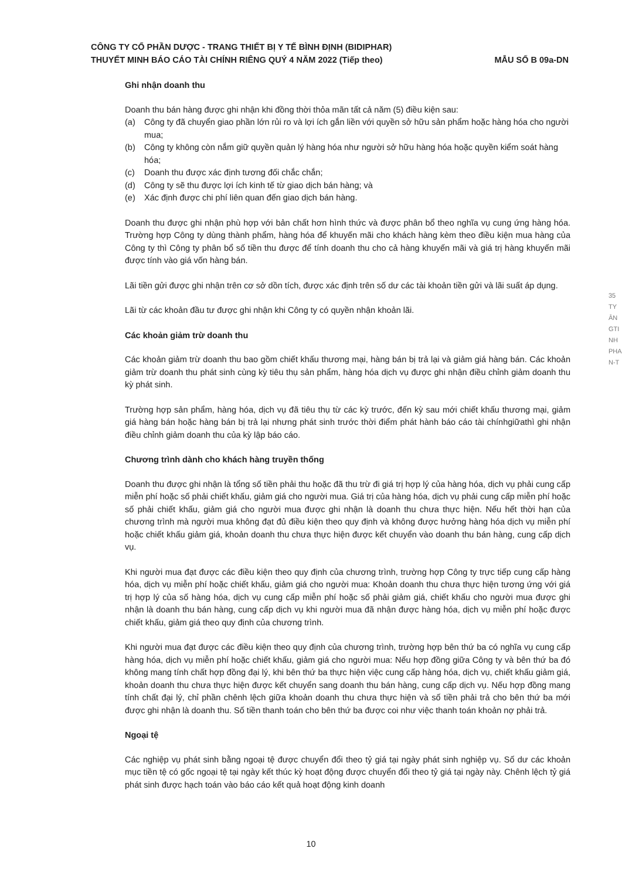CÔNG TY CỔ PHẦN DƯỢC - TRANG THIẾT BỊ Y TẾ BÌNH ĐỊNH (BIDIPHAR)
THUYẾT MINH BÁO CÁO TÀI CHÍNH RIÊNG QUÝ 4 NĂM 2022 (Tiếp theo) MẪU SỐ B 09a-DN
Ghi nhận doanh thu
Doanh thu bán hàng được ghi nhận khi đồng thời thỏa mãn tất cả năm (5) điều kiện sau:
(a) Công ty đã chuyển giao phần lớn rủi ro và lợi ích gắn liền với quyền sở hữu sản phẩm hoặc hàng hóa cho người mua;
(b) Công ty không còn nắm giữ quyền quản lý hàng hóa như người sở hữu hàng hóa hoặc quyền kiểm soát hàng hóa;
(c) Doanh thu được xác định tương đối chắc chắn;
(d) Công ty sẽ thu được lợi ích kinh tế từ giao dịch bán hàng; và
(e) Xác định được chi phí liên quan đến giao dịch bán hàng.
Doanh thu được ghi nhận phù hợp với bản chất hơn hình thức và được phân bổ theo nghĩa vụ cung ứng hàng hóa. Trường hợp Công ty dùng thành phẩm, hàng hóa để khuyến mãi cho khách hàng kèm theo điều kiện mua hàng của Công ty thì Công ty phân bổ số tiền thu được để tính doanh thu cho cả hàng khuyến mãi và giá trị hàng khuyến mãi được tính vào giá vốn hàng bán.
Lãi tiền gửi được ghi nhận trên cơ sở dồn tích, được xác định trên số dư các tài khoản tiền gửi và lãi suất áp dụng.
Lãi từ các khoản đầu tư được ghi nhận khi Công ty có quyền nhận khoản lãi.
Các khoản giảm trừ doanh thu
Các khoản giảm trừ doanh thu bao gồm chiết khấu thương mại, hàng bán bị trả lại và giảm giá hàng bán. Các khoản giảm trừ doanh thu phát sinh cùng kỳ tiêu thụ sản phẩm, hàng hóa dịch vụ được ghi nhận điều chỉnh giảm doanh thu kỳ phát sinh.
Trường hợp sản phẩm, hàng hóa, dịch vụ đã tiêu thụ từ các kỳ trước, đến kỳ sau mới chiết khấu thương mại, giảm giá hàng bán hoặc hàng bán bị trả lại nhưng phát sinh trước thời điểm phát hành báo cáo tài chínhgiữathì ghi nhận điều chỉnh giảm doanh thu của kỳ lập báo cáo.
Chương trình dành cho khách hàng truyền thống
Doanh thu được ghi nhận là tổng số tiền phải thu hoặc đã thu trừ đi giá trị hợp lý của hàng hóa, dịch vụ phải cung cấp miễn phí hoặc số phải chiết khấu, giảm giá cho người mua. Giá trị của hàng hóa, dịch vụ phải cung cấp miễn phí hoặc số phải chiết khấu, giảm giá cho người mua được ghi nhận là doanh thu chưa thực hiện. Nếu hết thời hạn của chương trình mà người mua không đạt đủ điều kiện theo quy định và không được hưởng hàng hóa dịch vụ miễn phí hoặc chiết khấu giảm giá, khoản doanh thu chưa thực hiện được kết chuyển vào doanh thu bán hàng, cung cấp dịch vụ.
Khi người mua đạt được các điều kiện theo quy định của chương trình, trường hợp Công ty trực tiếp cung cấp hàng hóa, dịch vụ miễn phí hoặc chiết khấu, giảm giá cho người mua: Khoản doanh thu chưa thực hiện tương ứng với giá trị hợp lý của số hàng hóa, dịch vụ cung cấp miễn phí hoặc số phải giảm giá, chiết khấu cho người mua được ghi nhận là doanh thu bán hàng, cung cấp dịch vụ khi người mua đã nhận được hàng hóa, dịch vụ miễn phí hoặc được chiết khấu, giảm giá theo quy định của chương trình.
Khi người mua đạt được các điều kiện theo quy định của chương trình, trường hợp bên thứ ba có nghĩa vụ cung cấp hàng hóa, dịch vụ miễn phí hoặc chiết khấu, giảm giá cho người mua: Nếu hợp đồng giữa Công ty và bên thứ ba đó không mang tính chất hợp đồng đại lý, khi bên thứ ba thực hiện việc cung cấp hàng hóa, dịch vụ, chiết khấu giảm giá, khoản doanh thu chưa thực hiện được kết chuyển sang doanh thu bán hàng, cung cấp dịch vụ. Nếu hợp đồng mang tính chất đại lý, chỉ phần chênh lệch giữa khoản doanh thu chưa thực hiện và số tiền phải trả cho bên thứ ba mới được ghi nhận là doanh thu. Số tiền thanh toán cho bên thứ ba được coi như việc thanh toán khoản nợ phải trả.
Ngoại tệ
Các nghiệp vụ phát sinh bằng ngoại tệ được chuyển đổi theo tỷ giá tại ngày phát sinh nghiệp vụ. Số dư các khoản mục tiền tệ có gốc ngoại tệ tại ngày kết thúc kỳ hoạt động được chuyển đổi theo tỷ giá tại ngày này. Chênh lệch tỷ giá phát sinh được hạch toán vào báo cáo kết quả hoạt động kinh doanh
10
35
TY
ÂN
GTI
NH
PHA
N-T